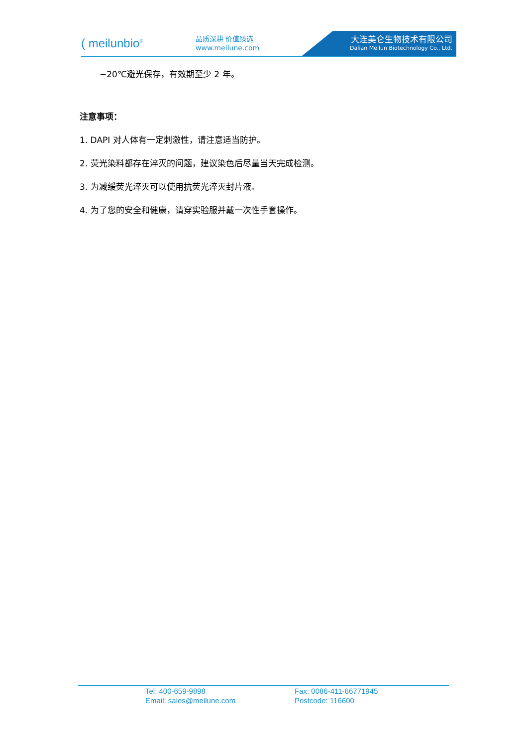( meilunbio<sup>®</sup>
品质深耕 价值臻选
www.meilune.com
大连美仑生物技术有限公司
Dalian Meilun Biotechnology Co., Ltd.
−20℃避光保存，有效期至少 2 年。
注意事项：
1. DAPI 对人体有一定刺激性，请注意适当防护。
2. 荧光染料都存在淬灭的问题，建议染色后尽量当天完成检测。
3. 为减缓荧光淬灭可以使用抗荧光淬灭封片液。
4. 为了您的安全和健康，请穿实验服并戴一次性手套操作。
| Tel: 400-659-9898 | Fax: 0086-411-66771945 |
| Email: sales@meilune.com | Postcode: 116600 |